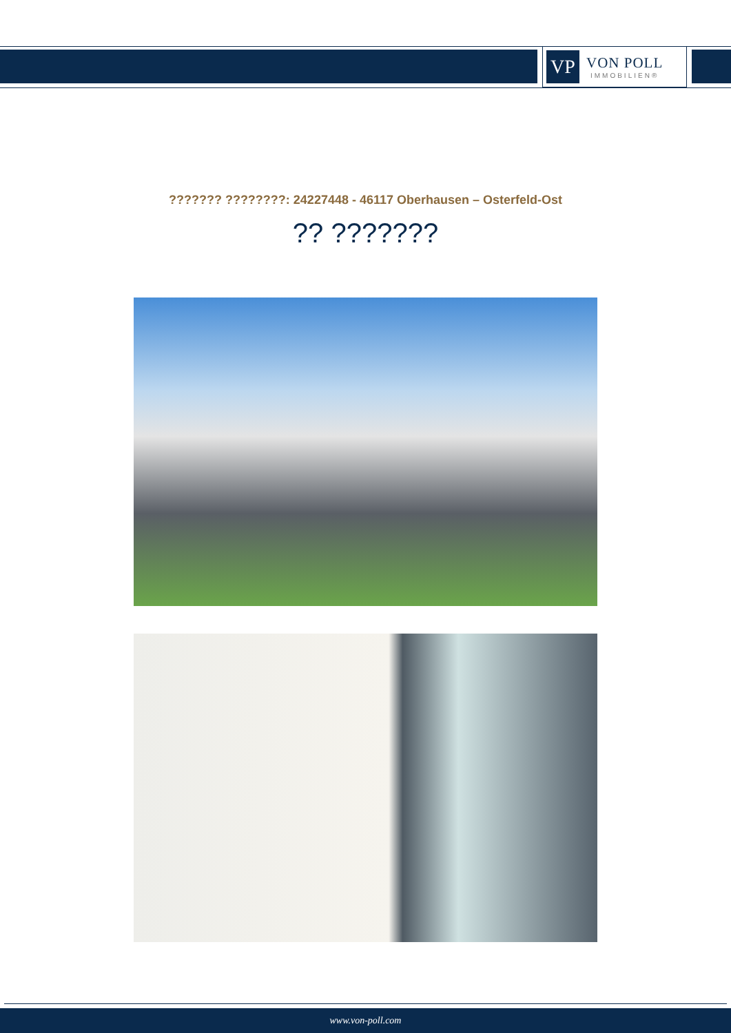VP
VON POLL
IMMOBILIEN®
??????? ????????: 24227448 - 46117 Oberhausen – Osterfeld-Ost
?? ???????
www.von-poll.com